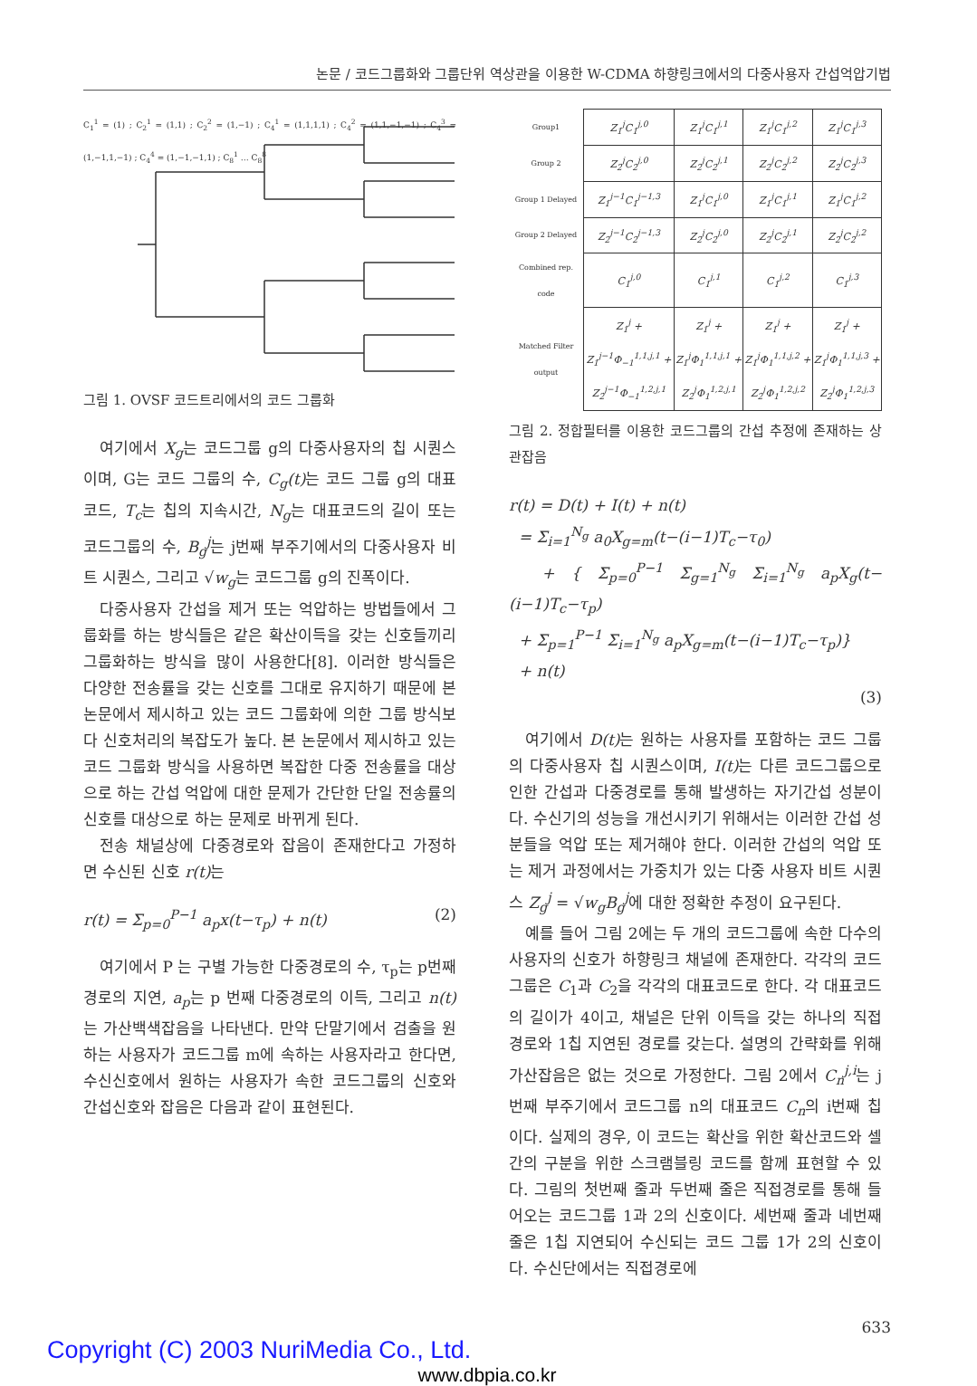논문 / 코드그룹화와 그룹단위 역상관을 이용한 W-CDMA 하향링크에서의 다중사용자 간섭억압기법
C<sub>1</sub><sup>1</sup> = (1) ; C<sub>2</sub><sup>1</sup> = (1,1) ; C<sub>2</sub><sup>2</sup> = (1,−1) ; C<sub>4</sub><sup>1</sup> = (1,1,1,1) ; C<sub>4</sub><sup>2</sup> = (1,1,−1,−1) ; C<sub>4</sub><sup>3</sup> = (1,−1,1,−1) ; C<sub>4</sub><sup>4</sup> = (1,−1,−1,1) ; C<sub>8</sub><sup>1</sup> … C<sub>8</sub><sup>8</sup>
그림 1. OVSF 코드트리에서의 코드 그룹화
여기에서 X<sub>g</sub>는 코드그룹 g의 다중사용자의 칩 시퀀스이며, G는 코드 그룹의 수, C<sub>g</sub>(t) 는 코드 그룹 g의 대표코드, T<sub>c</sub>는 칩의 지속시간, N<sub>g</sub>는 대표코드의 길이 또는 코드그룹의 수, B<sub>g</sub><sup>j</sup>는 j번째 부주기에서의 다중사용자 비트 시퀀스, 그리고 √w<sub>g</sub>는 코드그룹 g의 진폭이다.
다중사용자 간섭을 제거 또는 억압하는 방법들에서 그룹화를 하는 방식들은 같은 확산이득을 갖는 신호들끼리 그룹화하는 방식을 많이 사용한다[8]. 이러한 방식들은 다양한 전송률을 갖는 신호를 그대로 유지하기 때문에 본 논문에서 제시하고 있는 코드 그룹화에 의한 그룹 방식보다 신호처리의 복잡도가 높다. 본 논문에서 제시하고 있는 코드 그룹화 방식을 사용하면 복잡한 다중 전송률을 대상으로 하는 간섭 억압에 대한 문제가 간단한 단일 전송률의 신호를 대상으로 하는 문제로 바뀌게 된다.
전송 채널상에 다중경로와 잡음이 존재한다고 가정하면 수신된 신호 r(t) 는
r(t) = Σ<sub>p=0</sub><sup>P−1</sup> a<sub>p</sub>x(t−τ<sub>p</sub>) + n(t) (2)
여기에서 P 는 구별 가능한 다중경로의 수, τ<sub>p</sub>는 p번째 경로의 지연, a<sub>p</sub>는 p 번째 다중경로의 이득, 그리고 n(t) 는 가산백색잡음을 나타낸다. 만약 단말기에서 검출을 원하는 사용자가 코드그룹 m에 속하는 사용자라고 한다면, 수신신호에서 원하는 사용자가 속한 코드그룹의 신호와 간섭신호와 잡음은 다음과 같이 표현된다.
| Group1 | Z<sub>1</sub><sup>j</sup>C<sub>1</sub><sup>j,0</sup> | Z<sub>1</sub><sup>j</sup>C<sub>1</sub><sup>j,1</sup> | Z<sub>1</sub><sup>j</sup>C<sub>1</sub><sup>j,2</sup> | Z<sub>1</sub><sup>j</sup>C<sub>1</sub><sup>j,3</sup> |
| Group 2 | Z<sub>2</sub><sup>j</sup>C<sub>2</sub><sup>j,0</sup> | Z<sub>2</sub><sup>j</sup>C<sub>2</sub><sup>j,1</sup> | Z<sub>2</sub><sup>j</sup>C<sub>2</sub><sup>j,2</sup> | Z<sub>2</sub><sup>j</sup>C<sub>2</sub><sup>j,3</sup> |
| Group 1 Delayed | Z<sub>1</sub><sup>j−1</sup>C<sub>1</sub><sup>j−1,3</sup> | Z<sub>1</sub><sup>j</sup>C<sub>1</sub><sup>j,0</sup> | Z<sub>1</sub><sup>j</sup>C<sub>1</sub><sup>j,1</sup> | Z<sub>1</sub><sup>j</sup>C<sub>1</sub><sup>j,2</sup> |
| Group 2 Delayed | Z<sub>2</sub><sup>j−1</sup>C<sub>2</sub><sup>j−1,3</sup> | Z<sub>2</sub><sup>j</sup>C<sub>2</sub><sup>j,0</sup> | Z<sub>2</sub><sup>j</sup>C<sub>2</sub><sup>j,1</sup> | Z<sub>2</sub><sup>j</sup>C<sub>2</sub><sup>j,2</sup> |
| Combined rep. code | C<sub>1</sub><sup>j,0</sup> | C<sub>1</sub><sup>j,1</sup> | C<sub>1</sub><sup>j,2</sup> | C<sub>1</sub><sup>j,3</sup> |
| Matched Filter output | Z<sub>1</sub><sup>j</sup> + Z<sub>1</sub><sup>j−1</sup>Φ<sub>−1</sub><sup>1,1,j,1</sup> + Z<sub>2</sub><sup>j−1</sup>Φ<sub>−1</sub><sup>1,2,j,1</sup> | Z<sub>1</sub><sup>j</sup> + Z<sub>1</sub><sup>j</sup>Φ<sub>1</sub><sup>1,1,j,1</sup> + Z<sub>2</sub><sup>j</sup>Φ<sub>1</sub><sup>1,2,j,1</sup> | Z<sub>1</sub><sup>j</sup> + Z<sub>1</sub><sup>j</sup>Φ<sub>1</sub><sup>1,1,j,2</sup> + Z<sub>2</sub><sup>j</sup>Φ<sub>1</sub><sup>1,2,j,2</sup> | Z<sub>1</sub><sup>j</sup> + Z<sub>1</sub><sup>j</sup>Φ<sub>1</sub><sup>1,1,j,3</sup> + Z<sub>2</sub><sup>j</sup>Φ<sub>1</sub><sup>1,2,j,3</sup> |
그림 2. 정합필터를 이용한 코드그룹의 간섭 추정에 존재하는 상관잡음
r(t) = D(t) + I(t) + n(t)
= Σ<sub>i=1</sub><sup>N<sub>g</sub></sup> a<sub>0</sub>X<sub>g=m</sub>(t−(i−1)T<sub>c</sub>−τ<sub>0</sub>)
+ { Σ<sub>p=0</sub><sup>P−1</sup> Σ<sub>g=1</sub><sup>N<sub>g</sub></sup> Σ<sub>i=1</sub><sup>N<sub>g</sub></sup> a<sub>p</sub>X<sub>g</sub>(t−(i−1)T<sub>c</sub>−τ<sub>p</sub>)
+ Σ<sub>p=1</sub><sup>P−1</sup> Σ<sub>i=1</sub><sup>N<sub>g</sub></sup> a<sub>p</sub>X<sub>g=m</sub>(t−(i−1)T<sub>c</sub>−τ<sub>p</sub>)}
+ n(t)
(3)
여기에서 D(t) 는 원하는 사용자를 포함하는 코드 그룹의 다중사용자 칩 시퀀스이며, I(t) 는 다른 코드그룹으로 인한 간섭과 다중경로를 통해 발생하는 자기간섭 성분이다. 수신기의 성능을 개선시키기 위해서는 이러한 간섭 성분들을 억압 또는 제거해야 한다. 이러한 간섭의 억압 또는 제거 과정에서는 가중치가 있는 다중 사용자 비트 시퀀스 Z<sub>g</sub><sup>j</sup> = √w<sub>g</sub> B<sub>g</sub><sup>j</sup>에 대한 정확한 추정이 요구된다.
예를 들어 그림 2에는 두 개의 코드그룹에 속한 다수의 사용자의 신호가 하향링크 채널에 존재한다. 각각의 코드그룹은 C<sub>1</sub>과 C<sub>2</sub>을 각각의 대표코드로 한다. 각 대표코드의 길이가 4이고, 채널은 단위 이득을 갖는 하나의 직접 경로와 1칩 지연된 경로를 갖는다. 설명의 간략화를 위해 가산잡음은 없는 것으로 가정한다. 그림 2에서 C<sub>n</sub><sup>j,i</sup>는 j번째 부주기에서 코드그룹 n의 대표코드 C<sub>n</sub>의 i번째 칩이다. 실제의 경우, 이 코드는 확산을 위한 확산코드와 셀 간의 구분을 위한 스크램블링 코드를 함께 표현할 수 있다. 그림의 첫번째 줄과 두번째 줄은 직접경로를 통해 들어오는 코드그룹 1과 2의 신호이다. 세번째 줄과 네번째 줄은 1칩 지연되어 수신되는 코드 그룹 1가 2의 신호이다. 수신단에서는 직접경로에
633
Copyright (C) 2003 NuriMedia Co., Ltd.
www.dbpia.co.kr